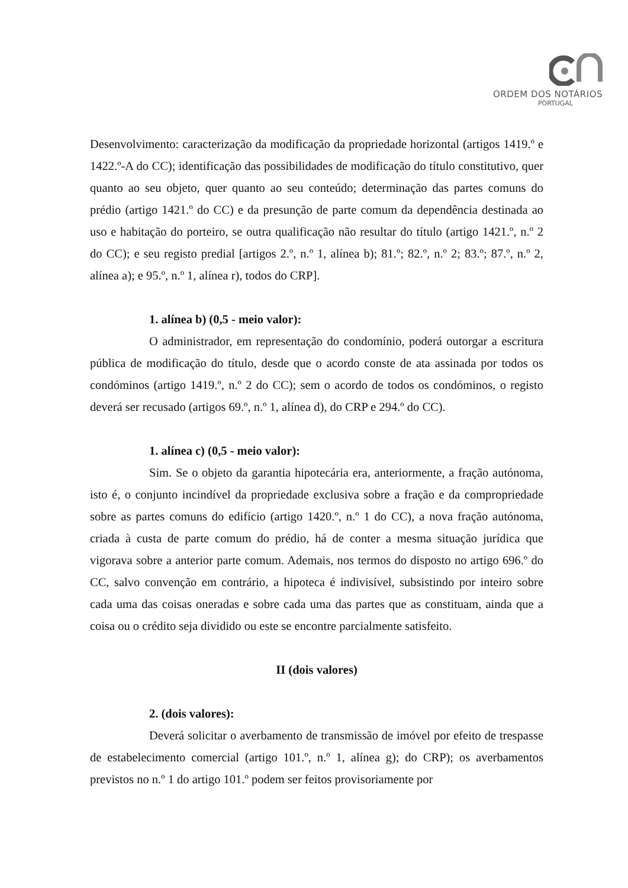ORDEM DOS NOTÁRIOS
PORTUGAL
Desenvolvimento: caracterização da modificação da propriedade horizontal (artigos 1419.º e 1422.º-A do CC); identificação das possibilidades de modificação do título constitutivo, quer quanto ao seu objeto, quer quanto ao seu conteúdo; determinação das partes comuns do prédio (artigo 1421.º do CC) e da presunção de parte comum da dependência destinada ao uso e habitação do porteiro, se outra qualificação não resultar do título (artigo 1421.º, n.º 2 do CC); e seu registo predial [artigos 2.º, n.º 1, alínea b); 81.º; 82.º, n.º 2; 83.º; 87.º, n.º 2, alínea a); e 95.º, n.º 1, alínea r), todos do CRP].
1. alínea b) (0,5 - meio valor):
O administrador, em representação do condomínio, poderá outorgar a escritura pública de modificação do título, desde que o acordo conste de ata assinada por todos os condóminos (artigo 1419.º, n.º 2 do CC); sem o acordo de todos os condóminos, o registo deverá ser recusado (artigos 69.º, n.º 1, alínea d), do CRP e 294.º do CC).
1. alínea c) (0,5 - meio valor):
Sim. Se o objeto da garantia hipotecária era, anteriormente, a fração autónoma, isto é, o conjunto incindível da propriedade exclusiva sobre a fração e da compropriedade sobre as partes comuns do edifício (artigo 1420.º, n.º 1 do CC), a nova fração autónoma, criada à custa de parte comum do prédio, há de conter a mesma situação jurídica que vigorava sobre a anterior parte comum. Ademais, nos termos do disposto no artigo 696.º do CC, salvo convenção em contrário, a hipoteca é indivisível, subsistindo por inteiro sobre cada uma das coisas oneradas e sobre cada uma das partes que as constituam, ainda que a coisa ou o crédito seja dividido ou este se encontre parcialmente satisfeito.
II (dois valores)
2. (dois valores):
Deverá solicitar o averbamento de transmissão de imóvel por efeito de trespasse de estabelecimento comercial (artigo 101.º, n.º 1, alínea g); do CRP); os averbamentos previstos no n.º 1 do artigo 101.º podem ser feitos provisoriamente por